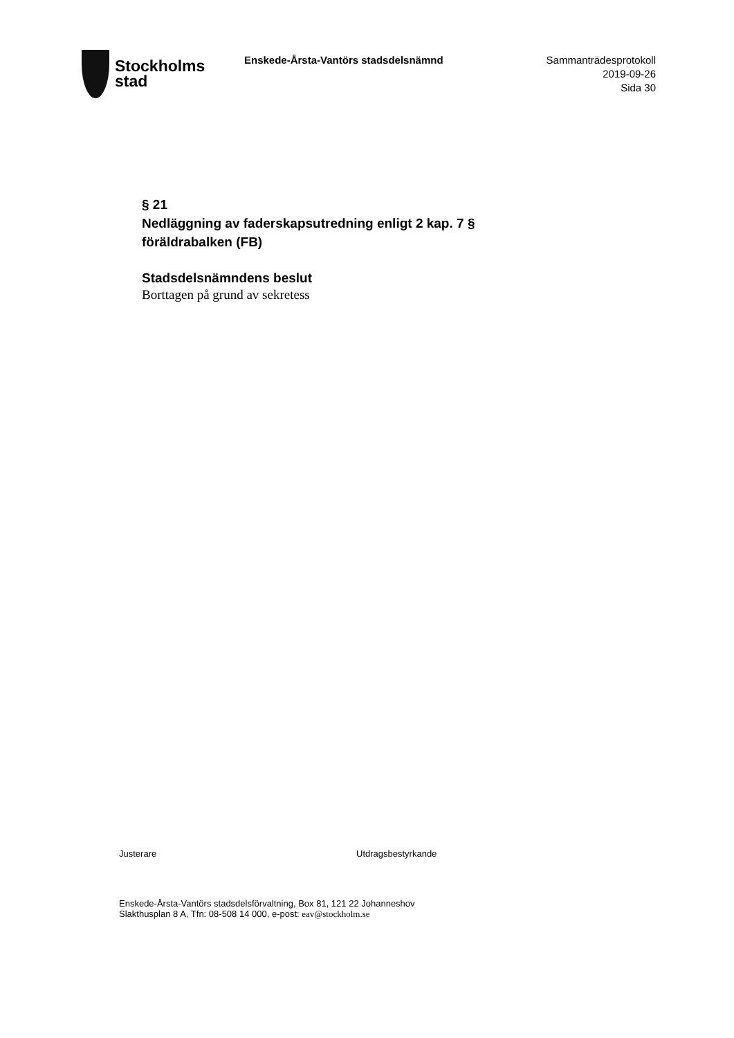Stockholms
stad
Enskede-Årsta-Vantörs stadsdelsnämnd
Sammanträdesprotokoll
2019-09-26
Sida 30
§ 21
Nedläggning av faderskapsutredning enligt 2 kap. 7 § föräldrabalken (FB)
Stadsdelsnämndens beslut
Borttagen på grund av sekretess
Justerare Utdragsbestyrkande
Enskede-Årsta-Vantörs stadsdelsförvaltning, Box 81, 121 22 Johanneshov
Slakthusplan 8 A, Tfn: 08-508 14 000, e-post: eav@stockholm.se